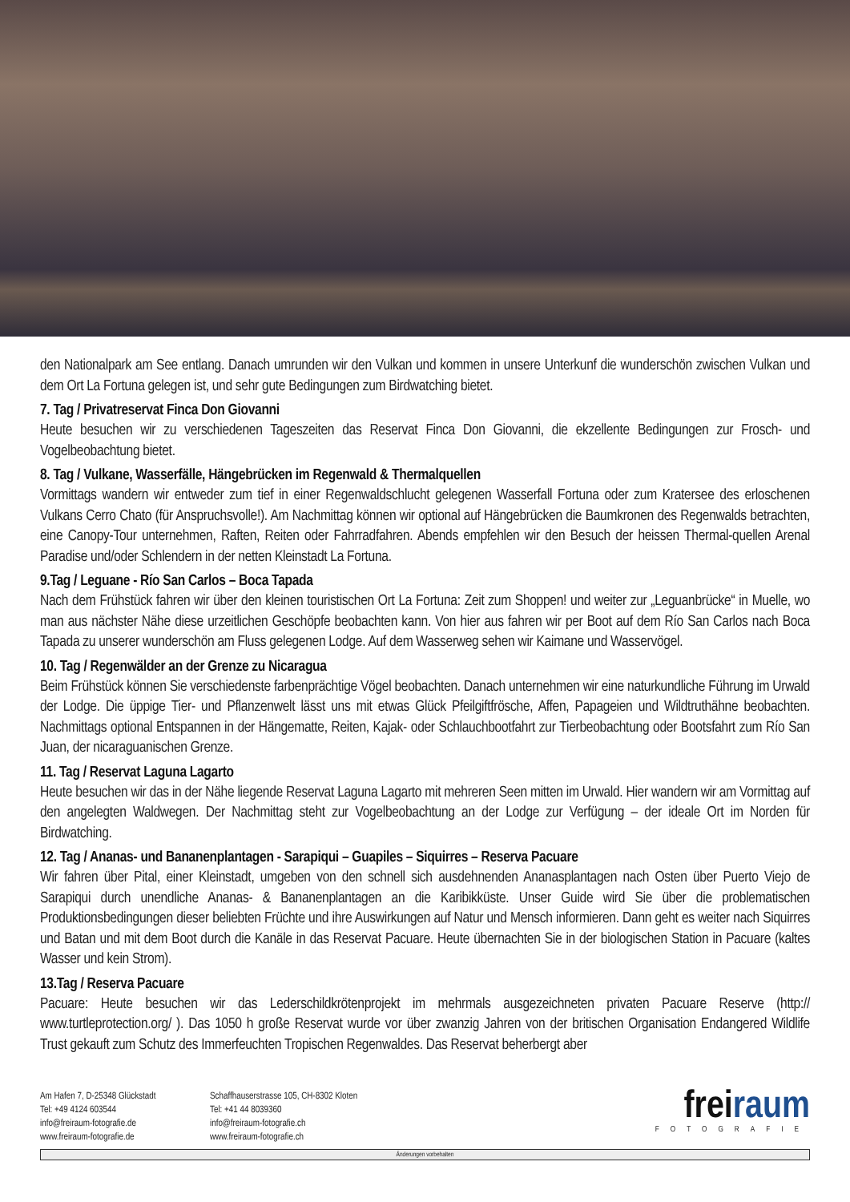den Nationalpark am See entlang. Danach umrunden wir den Vulkan und kommen in unsere Unterkunf die wunderschön zwischen Vulkan und dem Ort La Fortuna gelegen ist, und sehr gute Bedingungen zum Birdwatching bietet.
7. Tag / Privatreservat Finca Don Giovanni
Heute besuchen wir zu verschiedenen Tageszeiten das Reservat Finca Don Giovanni, die ekzellente Bedingungen zur Frosch- und Vogelbeobachtung bietet.
8. Tag / Vulkane, Wasserfälle, Hängebrücken im Regenwald & Thermalquellen
Vormittags wandern wir entweder zum tief in einer Regenwaldschlucht gelegenen Wasserfall Fortuna oder zum Kratersee des erloschenen Vulkans Cerro Chato (für Anspruchsvolle!). Am Nachmittag können wir optional auf Hängebrücken die Baumkronen des Regenwalds betrachten, eine Canopy-Tour unternehmen, Raften, Reiten oder Fahrradfahren. Abends empfehlen wir den Besuch der heissen Thermal-quellen Arenal Paradise und/oder Schlendern in der netten Kleinstadt La Fortuna.
9.Tag / Leguane - Río San Carlos – Boca Tapada
Nach dem Frühstück fahren wir über den kleinen touristischen Ort La Fortuna: Zeit zum Shoppen! und weiter zur „Leguanbrücke“ in Muelle, wo man aus nächster Nähe diese urzeitlichen Geschöpfe beobachten kann. Von hier aus fahren wir per Boot auf dem Río San Carlos nach Boca Tapada zu unserer wunderschön am Fluss gelegenen Lodge. Auf dem Wasserweg sehen wir Kaimane und Wasservögel.
10. Tag / Regenwälder an der Grenze zu Nicaragua
Beim Frühstück können Sie verschiedenste farbenprächtige Vögel beobachten. Danach unternehmen wir eine naturkundliche Führung im Urwald der Lodge. Die üppige Tier- und Pflanzenwelt lässt uns mit etwas Glück Pfeilgiftfrösche, Affen, Papageien und Wildtruthähne beobachten. Nachmittags optional Entspannen in der Hängematte, Reiten, Kajak- oder Schlauchbootfahrt zur Tierbeobachtung oder Bootsfahrt zum Río San Juan, der nicaraguanischen Grenze.
11. Tag / Reservat Laguna Lagarto
Heute besuchen wir das in der Nähe liegende Reservat Laguna Lagarto mit mehreren Seen mitten im Urwald. Hier wandern wir am Vormittag auf den angelegten Waldwegen. Der Nachmittag steht zur Vogelbeobachtung an der Lodge zur Verfügung – der ideale Ort im Norden für Birdwatching.
12. Tag / Ananas- und Bananenplantagen - Sarapiqui – Guapiles – Siquirres – Reserva Pacuare
Wir fahren über Pital, einer Kleinstadt, umgeben von den schnell sich ausdehnenden Ananasplantagen nach Osten über Puerto Viejo de Sarapiqui durch unendliche Ananas- & Bananenplantagen an die Karibikküste. Unser Guide wird Sie über die problematischen Produktionsbedingungen dieser beliebten Früchte und ihre Auswirkungen auf Natur und Mensch informieren. Dann geht es weiter nach Siquirres und Batan und mit dem Boot durch die Kanäle in das Reservat Pacuare. Heute übernachten Sie in der biologischen Station in Pacuare (kaltes Wasser und kein Strom).
13.Tag / Reserva Pacuare
Pacuare: Heute besuchen wir das Lederschildkrötenprojekt im mehrmals ausgezeichneten privaten Pacuare Reserve (http:// www.turtleprotection.org/ ). Das 1050 h große Reservat wurde vor über zwanzig Jahren von der britischen Organisation Endangered Wildlife Trust gekauft zum Schutz des Immerfeuchten Tropischen Regenwaldes. Das Reservat beherbergt aber
Am Hafen 7, D-25348 Glückstadt
Tel: +49 4124 603544
info@freiraum-fotografie.de
www.freiraum-fotografie.de
Schaffhauserstrasse 105, CH-8302 Kloten
Tel: +41 44 8039360
info@freiraum-fotografie.ch
www.freiraum-fotografie.ch
frei raum
FOTOGRAFIE
Änderungen vorbehalten